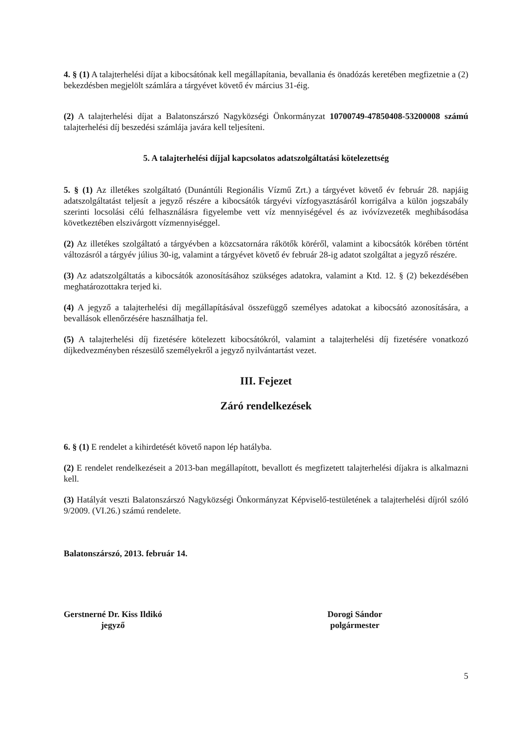4. § (1) A talajterhelési díjat a kibocsátónak kell megállapítania, bevallania és önadózás keretében megfizetnie a (2) bekezdésben megjelölt számlára a tárgyévet követő év március 31-éig.
(2) A talajterhelési díjat a Balatonszárszó Nagyközségi Önkormányzat 10700749-47850408-53200008 számú talajterhelési díj beszedési számlája javára kell teljesíteni.
5. A talajterhelési díjjal kapcsolatos adatszolgáltatási kötelezettség
5. § (1) Az illetékes szolgáltató (Dunántúli Regionális Vízmű Zrt.) a tárgyévet követő év február 28. napjáig adatszolgáltatást teljesít a jegyző részére a kibocsátók tárgyévi vízfogyasztásáról korrigálva a külön jogszabály szerinti locsolási célú felhasználásra figyelembe vett víz mennyiségével és az ivóvízvezeték meghibásodása következtében elszivárgott vízmennyiséggel.
(2) Az illetékes szolgáltató a tárgyévben a közcsatornára rákötők köréről, valamint a kibocsátók körében történt változásról a tárgyév július 30-ig, valamint a tárgyévet követő év február 28-ig adatot szolgáltat a jegyző részére.
(3) Az adatszolgáltatás a kibocsátók azonosításához szükséges adatokra, valamint a Ktd. 12. § (2) bekezdésében meghatározottakra terjed ki.
(4) A jegyző a talajterhelési díj megállapításával összefüggő személyes adatokat a kibocsátó azonosítására, a bevallások ellenőrzésére használhatja fel.
(5) A talajterhelési díj fizetésére kötelezett kibocsátókról, valamint a talajterhelési díj fizetésére vonatkozó díjkedvezményben részesülő személyekről a jegyző nyilvántartást vezet.
III. Fejezet
Záró rendelkezések
6. § (1) E rendelet a kihirdetését követő napon lép hatályba.
(2) E rendelet rendelkezéseit a 2013-ban megállapított, bevallott és megfizetett talajterhelési díjakra is alkalmazni kell.
(3) Hatályát veszti Balatonszárszó Nagyközségi Önkormányzat Képviselő-testületének a talajterhelési díjról szóló 9/2009. (VI.26.) számú rendelete.
Balatonszárszó, 2013. február 14.
Gerstnerné Dr. Kiss Ildikó
jegyző
Dorogi Sándor
polgármester
5